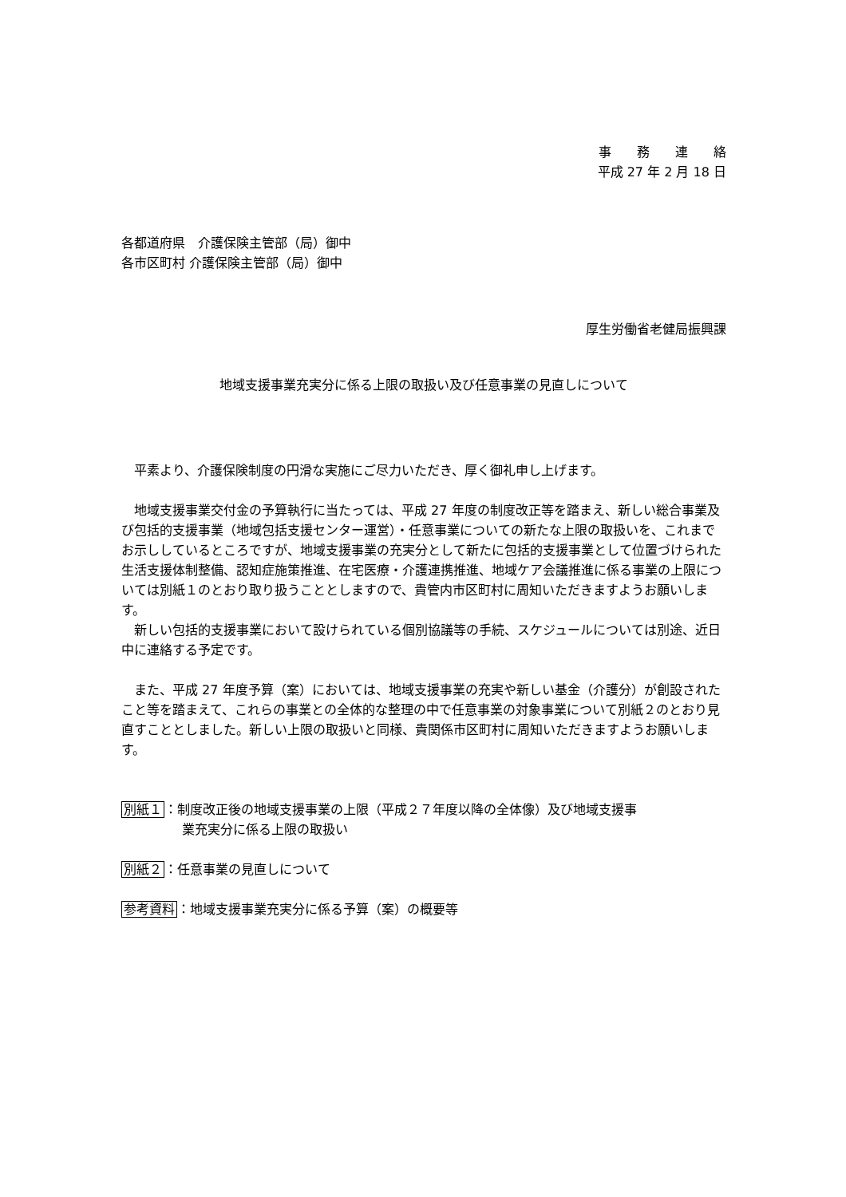事　　務　　連　　絡
平成 27 年 2 月 18 日
各都道府県　介護保険主管部（局）御中
各市区町村 介護保険主管部（局）御中
厚生労働省老健局振興課
地域支援事業充実分に係る上限の取扱い及び任意事業の見直しについて
　平素より、介護保険制度の円滑な実施にご尽力いただき、厚く御礼申し上げます。
　地域支援事業交付金の予算執行に当たっては、平成 27 年度の制度改正等を踏まえ、新しい総合事業及び包括的支援事業（地域包括支援センター運営）・任意事業についての新たな上限の取扱いを、これまでお示ししているところですが、地域支援事業の充実分として新たに包括的支援事業として位置づけられた生活支援体制整備、認知症施策推進、在宅医療・介護連携推進、地域ケア会議推進に係る事業の上限については別紙１のとおり取り扱うこととしますので、貴管内市区町村に周知いただきますようお願いします。
　新しい包括的支援事業において設けられている個別協議等の手続、スケジュールについては別途、近日中に連絡する予定です。
　また、平成 27 年度予算（案）においては、地域支援事業の充実や新しい基金（介護分）が創設されたこと等を踏まえて、これらの事業との全体的な整理の中で任意事業の対象事業について別紙２のとおり見直すこととしました。新しい上限の取扱いと同様、貴関係市区町村に周知いただきますようお願いします。
別紙１：制度改正後の地域支援事業の上限（平成２７年度以降の全体像）及び地域支援事
業充実分に係る上限の取扱い
別紙２：任意事業の見直しについて
参考資料：地域支援事業充実分に係る予算（案）の概要等